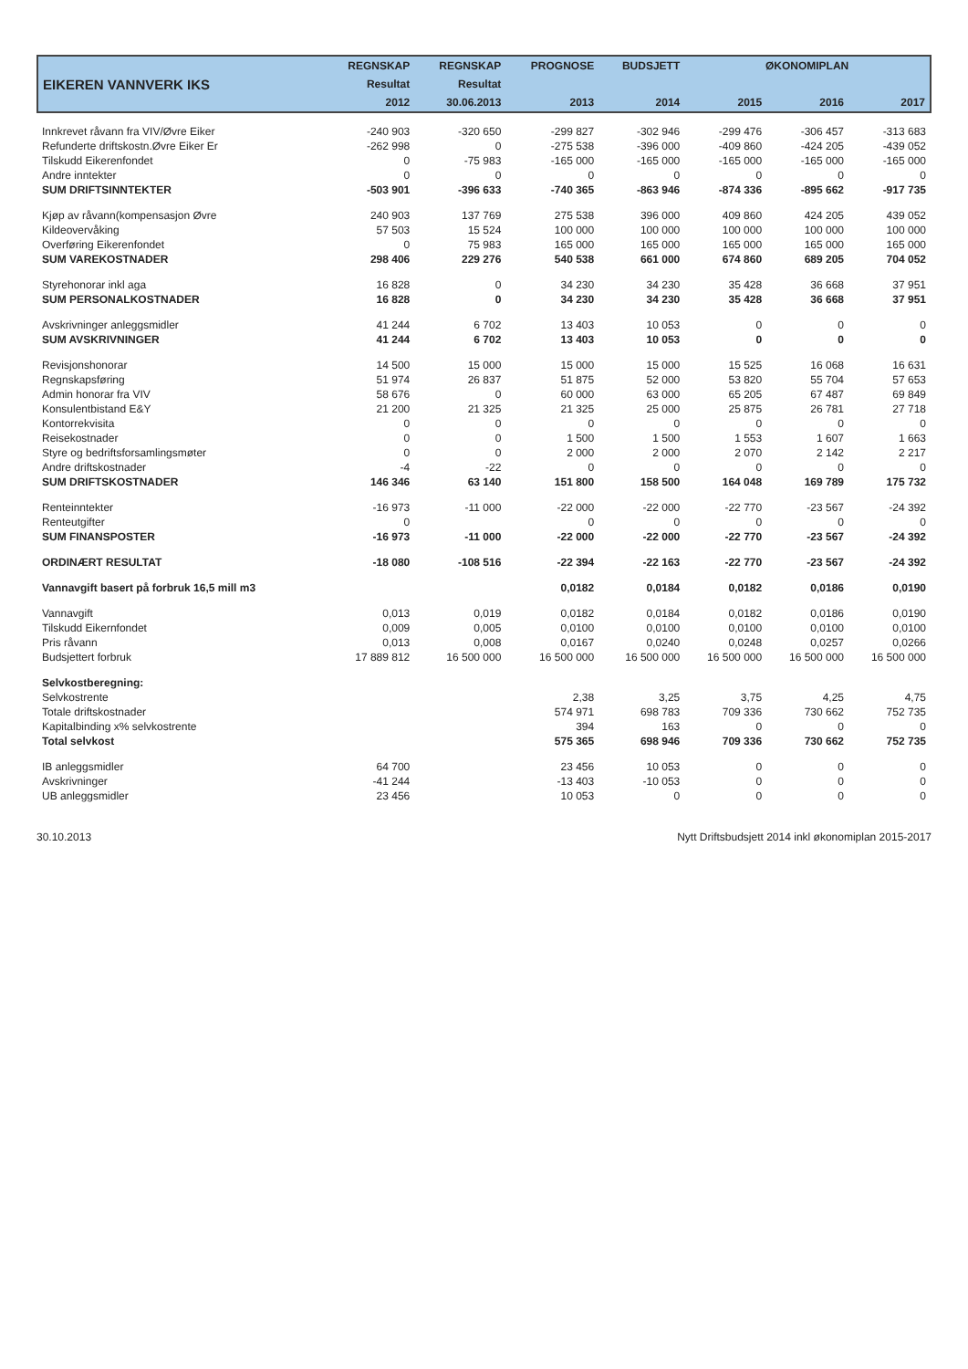| EIKEREN VANNVERK IKS | REGNSKAP | REGNSKAP | PROGNOSE | BUDSJETT | ØKONOMIPLAN | | |
| --- | --- | --- | --- | --- | --- | --- | --- |
| | Resultat | Resultat | | | | | |
| | 2012 | 30.06.2013 | 2013 | 2014 | 2015 | 2016 | 2017 |
| Innkrevet råvann fra VIV/Øvre Eiker | -240 903 | -320 650 | -299 827 | -302 946 | -299 476 | -306 457 | -313 683 |
| Refunderte driftskostn.Øvre Eiker Er | -262 998 | 0 | -275 538 | -396 000 | -409 860 | -424 205 | -439 052 |
| Tilskudd Eikerenfondet | 0 | -75 983 | -165 000 | -165 000 | -165 000 | -165 000 | -165 000 |
| Andre inntekter | 0 | 0 | 0 | 0 | 0 | 0 | 0 |
| SUM DRIFTSINNTEKTER | -503 901 | -396 633 | -740 365 | -863 946 | -874 336 | -895 662 | -917 735 |
| Kjøp av råvann(kompensasjon Øvre | 240 903 | 137 769 | 275 538 | 396 000 | 409 860 | 424 205 | 439 052 |
| Kildeovervåking | 57 503 | 15 524 | 100 000 | 100 000 | 100 000 | 100 000 | 100 000 |
| Overføring Eikerenfondet | 0 | 75 983 | 165 000 | 165 000 | 165 000 | 165 000 | 165 000 |
| SUM VAREKOSTNADER | 298 406 | 229 276 | 540 538 | 661 000 | 674 860 | 689 205 | 704 052 |
| Styrehonorar inkl aga | 16 828 | 0 | 34 230 | 34 230 | 35 428 | 36 668 | 37 951 |
| SUM PERSONALKOSTNADER | 16 828 | 0 | 34 230 | 34 230 | 35 428 | 36 668 | 37 951 |
| Avskrivninger anleggsmidler | 41 244 | 6 702 | 13 403 | 10 053 | 0 | 0 | 0 |
| SUM AVSKRIVNINGER | 41 244 | 6 702 | 13 403 | 10 053 | 0 | 0 | 0 |
| Revisjonshonorar | 14 500 | 15 000 | 15 000 | 15 000 | 15 525 | 16 068 | 16 631 |
| Regnskapsføring | 51 974 | 26 837 | 51 875 | 52 000 | 53 820 | 55 704 | 57 653 |
| Admin honorar fra VIV | 58 676 | 0 | 60 000 | 63 000 | 65 205 | 67 487 | 69 849 |
| Konsulentbistand E&Y | 21 200 | 21 325 | 21 325 | 25 000 | 25 875 | 26 781 | 27 718 |
| Kontorrekvisita | 0 | 0 | 0 | 0 | 0 | 0 | 0 |
| Reisekostnader | 0 | 0 | 1 500 | 1 500 | 1 553 | 1 607 | 1 663 |
| Styre og bedriftsforsamlingsmøter | 0 | 0 | 2 000 | 2 000 | 2 070 | 2 142 | 2 217 |
| Andre driftskostnader | -4 | -22 | 0 | 0 | 0 | 0 | 0 |
| SUM DRIFTSKOSTNADER | 146 346 | 63 140 | 151 800 | 158 500 | 164 048 | 169 789 | 175 732 |
| Renteinntekter | -16 973 | -11 000 | -22 000 | -22 000 | -22 770 | -23 567 | -24 392 |
| Renteutgifter | 0 | | 0 | 0 | 0 | 0 | 0 |
| SUM FINANSPOSTER | -16 973 | -11 000 | -22 000 | -22 000 | -22 770 | -23 567 | -24 392 |
| ORDINÆRT RESULTAT | -18 080 | -108 516 | -22 394 | -22 163 | -22 770 | -23 567 | -24 392 |
| Vannavgift basert på forbruk 16,5 mill m3 | | | 0,0182 | 0,0184 | 0,0182 | 0,0186 | 0,0190 |
| Vannavgift | 0,013 | 0,019 | 0,0182 | 0,0184 | 0,0182 | 0,0186 | 0,0190 |
| Tilskudd Eikernfondet | 0,009 | 0,005 | 0,0100 | 0,0100 | 0,0100 | 0,0100 | 0,0100 |
| Pris råvann | 0,013 | 0,008 | 0,0167 | 0,0240 | 0,0248 | 0,0257 | 0,0266 |
| Budsjettert forbruk | 17 889 812 | 16 500 000 | 16 500 000 | 16 500 000 | 16 500 000 | 16 500 000 | 16 500 000 |
| Selvkostberegning: | | | | | | | |
| Selvkostrente | | | 2,38 | 3,25 | 3,75 | 4,25 | 4,75 |
| Totale driftskostnader | | | 574 971 | 698 783 | 709 336 | 730 662 | 752 735 |
| Kapitalbinding x% selvkostrente | | | 394 | 163 | 0 | 0 | 0 |
| Total selvkost | | | 575 365 | 698 946 | 709 336 | 730 662 | 752 735 |
| IB anleggsmidler | 64 700 | | 23 456 | 10 053 | 0 | 0 | 0 |
| Avskrivninger | -41 244 | | -13 403 | -10 053 | 0 | 0 | 0 |
| UB anleggsmidler | 23 456 | | 10 053 | 0 | 0 | 0 | 0 |
30.10.2013 Nytt Driftsbudsjett 2014 inkl økonomiplan 2015-2017